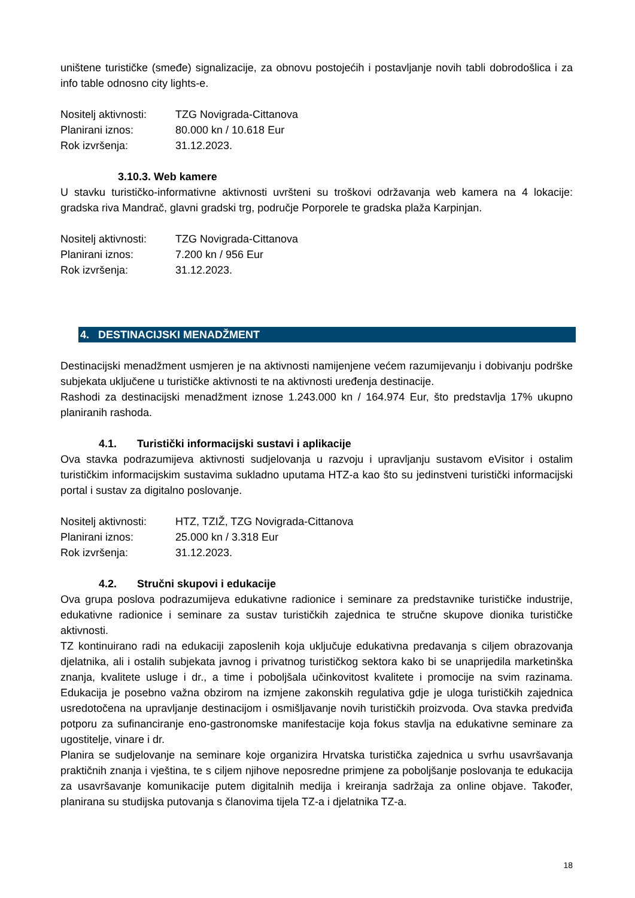uništene turističke (smeđe) signalizacije, za obnovu postojećih i postavljanje novih tabli dobrodošlica i za info table odnosno city lights-e.
Nositelj aktivnosti: TZG Novigrada-Cittanova
Planirani iznos: 80.000 kn / 10.618 Eur
Rok izvršenja: 31.12.2023.
3.10.3. Web kamere
U stavku turističko-informativne aktivnosti uvršteni su troškovi održavanja web kamera na 4 lokacije: gradska riva Mandrač, glavni gradski trg, područje Porporele te gradska plaža Karpinjan.
Nositelj aktivnosti: TZG Novigrada-Cittanova
Planirani iznos: 7.200 kn / 956 Eur
Rok izvršenja: 31.12.2023.
4. DESTINACIJSKI MENADŽMENT
Destinacijski menadžment usmjeren je na aktivnosti namijenjene većem razumijevanju i dobivanju podrške subjekata uključene u turističke aktivnosti te na aktivnosti uređenja destinacije.
Rashodi za destinacijski menadžment iznose 1.243.000 kn / 164.974 Eur, što predstavlja 17% ukupno planiranih rashoda.
4.1. Turistički informacijski sustavi i aplikacije
Ova stavka podrazumijeva aktivnosti sudjelovanja u razvoju i upravljanju sustavom eVisitor i ostalim turističkim informacijskim sustavima sukladno uputama HTZ-a kao što su jedinstveni turistički informacijski portal i sustav za digitalno poslovanje.
Nositelj aktivnosti: HTZ, TZIŽ, TZG Novigrada-Cittanova
Planirani iznos: 25.000 kn / 3.318 Eur
Rok izvršenja: 31.12.2023.
4.2. Stručni skupovi i edukacije
Ova grupa poslova podrazumijeva edukativne radionice i seminare za predstavnike turističke industrije, edukativne radionice i seminare za sustav turističkih zajednica te stručne skupove dionika turističke aktivnosti.
TZ kontinuirano radi na edukaciji zaposlenih koja uključuje edukativna predavanja s ciljem obrazovanja djelatnika, ali i ostalih subjekata javnog i privatnog turističkog sektora kako bi se unaprijedila marketinška znanja, kvalitete usluge i dr., a time i poboljšala učinkovitost kvalitete i promocije na svim razinama. Edukacija je posebno važna obzirom na izmjene zakonskih regulativa gdje je uloga turističkih zajednica usredotočena na upravljanje destinacijom i osmišljavanje novih turističkih proizvoda. Ova stavka predviđa potporu za sufinanciranje eno-gastronomske manifestacije koja fokus stavlja na edukativne seminare za ugostitelje, vinare i dr.
Planira se sudjelovanje na seminare koje organizira Hrvatska turistička zajednica u svrhu usavršavanja praktičnih znanja i vještina, te s ciljem njihove neposredne primjene za poboljšanje poslovanja te edukacija za usavršavanje komunikacije putem digitalnih medija i kreiranja sadržaja za online objave. Također, planirana su studijska putovanja s članovima tijela TZ-a i djelatnika TZ-a.
18